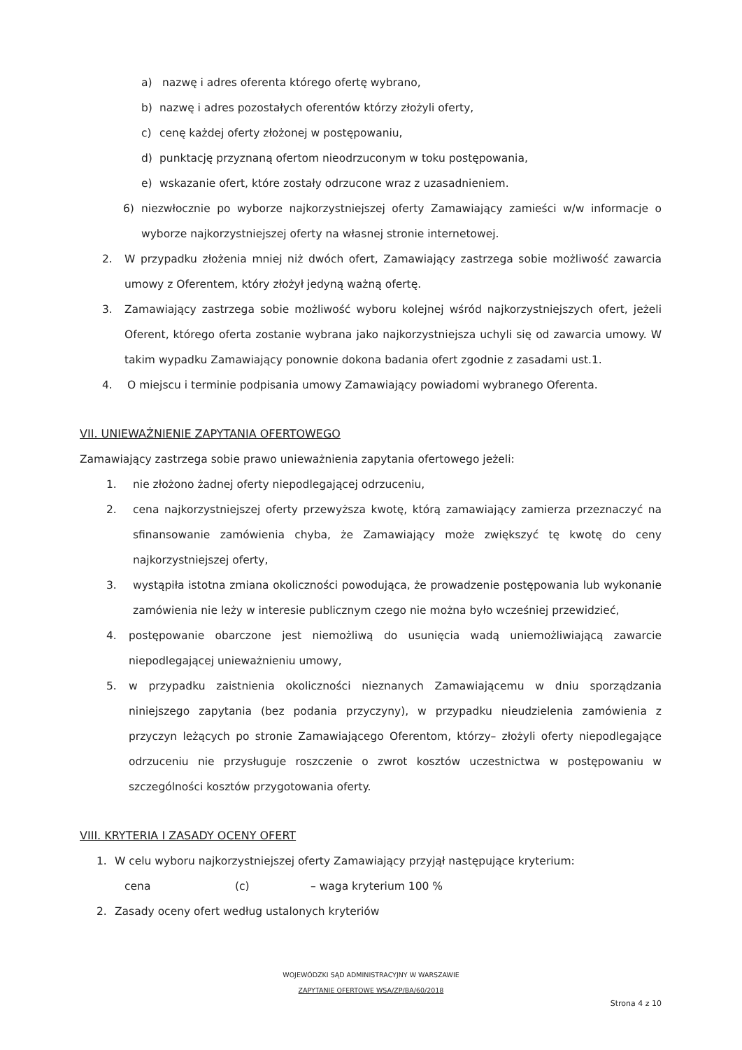a) nazwę i adres oferenta którego ofertę wybrano,
b) nazwę i adres pozostałych oferentów którzy złożyli oferty,
c) cenę każdej oferty złożonej w postępowaniu,
d) punktację przyznaną ofertom nieodrzuconym w toku postępowania,
e) wskazanie ofert, które zostały odrzucone wraz z uzasadnieniem.
6) niezwłocznie po wyborze najkorzystniejszej oferty Zamawiający zamieści w/w informacje o wyborze najkorzystniejszej oferty na własnej stronie internetowej.
2. W przypadku złożenia mniej niż dwóch ofert, Zamawiający zastrzega sobie możliwość zawarcia umowy z Oferentem, który złożył jedyną ważną ofertę.
3. Zamawiający zastrzega sobie możliwość wyboru kolejnej wśród najkorzystniejszych ofert, jeżeli Oferent, którego oferta zostanie wybrana jako najkorzystniejsza uchyli się od zawarcia umowy. W takim wypadku Zamawiający ponownie dokona badania ofert zgodnie z zasadami ust.1.
4. O miejscu i terminie podpisania umowy Zamawiający powiadomi wybranego Oferenta.
VII. UNIEWAŻNIENIE ZAPYTANIA OFERTOWEGO
Zamawiający zastrzega sobie prawo unieważnienia zapytania ofertowego jeżeli:
1. nie złożono żadnej oferty niepodlegającej odrzuceniu,
2. cena najkorzystniejszej oferty przewyższa kwotę, którą zamawiający zamierza przeznaczyć na sfinansowanie zamówienia chyba, że Zamawiający może zwiększyć tę kwotę do ceny najkorzystniejszej oferty,
3. wystąpiła istotna zmiana okoliczności powodująca, że prowadzenie postępowania lub wykonanie zamówienia nie leży w interesie publicznym czego nie można było wcześniej przewidzieć,
4. postępowanie obarczone jest niemożliwą do usunięcia wadą uniemożliwiającą zawarcie niepodlegającej unieważnieniu umowy,
5. w przypadku zaistnienia okoliczności nieznanych Zamawiającemu w dniu sporządzania niniejszego zapytania (bez podania przyczyny), w przypadku nieudzielenia zamówienia z przyczyn leżących po stronie Zamawiającego Oferentom, którzy– złożyli oferty niepodlegające odrzuceniu nie przysługuje roszczenie o zwrot kosztów uczestnictwa w postępowaniu w szczególności kosztów przygotowania oferty.
VIII. KRYTERIA I ZASADY OCENY OFERT
1. W celu wyboru najkorzystniejszej oferty Zamawiający przyjął następujące kryterium:
cena (c) – waga kryterium 100 %
2. Zasady oceny ofert według ustalonych kryteriów
WOJEWÓDZKI SĄD ADMINISTRACYJNY W WARSZAWIE
ZAPYTANIE OFERTOWE WSA/ZP/BA/60/2018
Strona 4 z 10